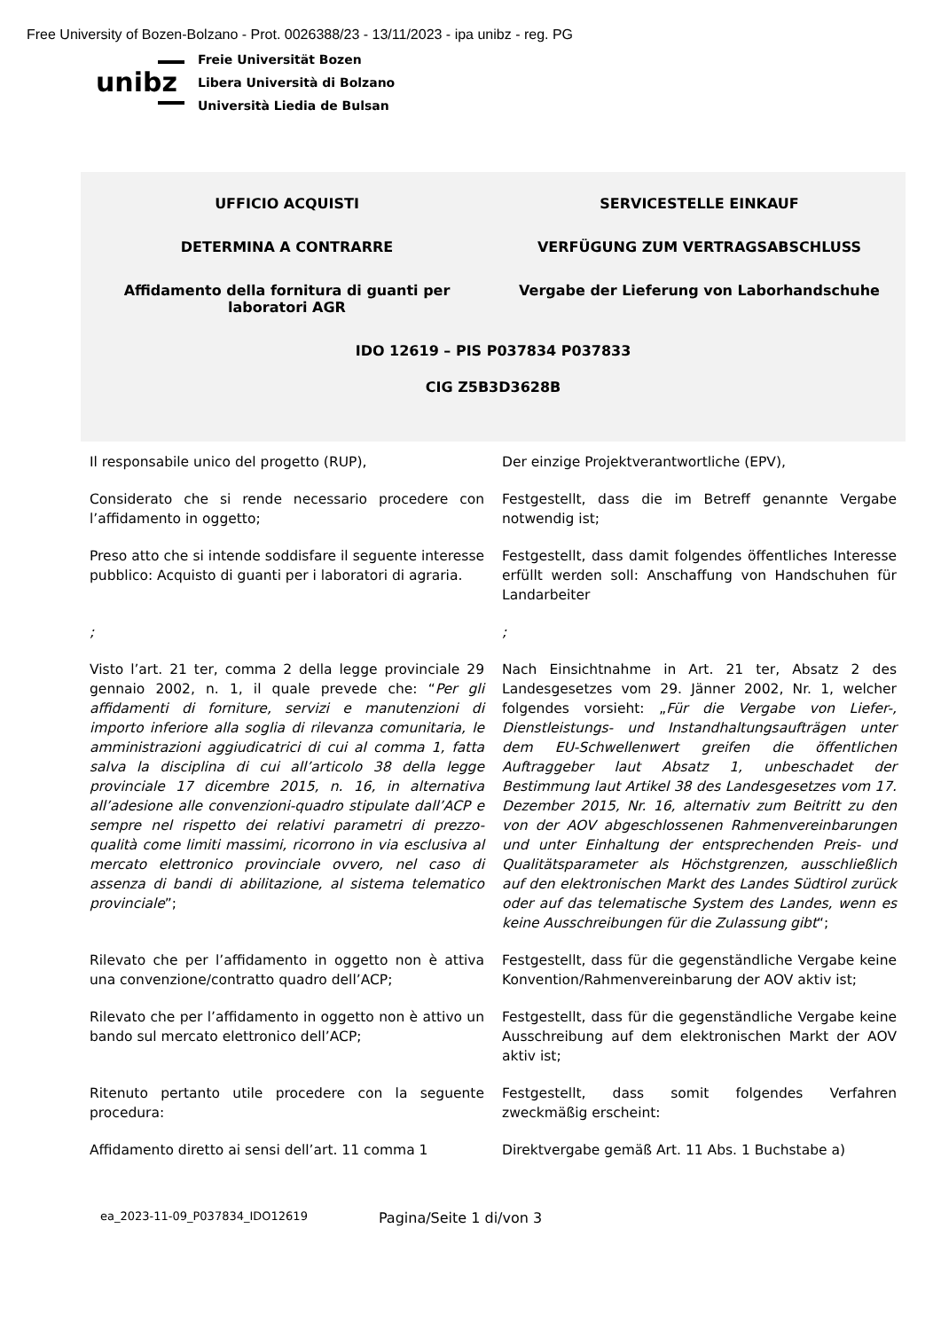Free University of Bozen-Bolzano - Prot. 0026388/23 - 13/11/2023 - ipa unibz - reg. PG
unibz
Freie Universität Bozen
Libera Università di Bolzano
Università Liedia de Bulsan
UFFICIO ACQUISTI SERVICESTELLE EINKAUF
DETERMINA A CONTRARRE VERFÜGUNG ZUM VERTRAGSABSCHLUSS
Affidamento della fornitura di guanti per laboratori AGR
Vergabe der Lieferung von Laborhandschuhe
IDO 12619 – PIS P037834 P037833
CIG Z5B3D3628B
Il responsabile unico del progetto (RUP),
Der einzige Projektverantwortliche (EPV),
Considerato che si rende necessario procedere con l’affidamento in oggetto;
Festgestellt, dass die im Betreff genannte Vergabe notwendig ist;
Preso atto che si intende soddisfare il seguente interesse pubblico: Acquisto di guanti per i laboratori di agraria.
Festgestellt, dass damit folgendes öffentliches Interesse erfüllt werden soll: Anschaffung von Handschuhen für Landarbeiter
; ;
Visto l’art. 21 ter, comma 2 della legge provinciale 29 gennaio 2002, n. 1, il quale prevede che: “Per gli affidamenti di forniture, servizi e manutenzioni di importo inferiore alla soglia di rilevanza comunitaria, le amministrazioni aggiudicatrici di cui al comma 1, fatta salva la disciplina di cui all’articolo 38 della legge provinciale 17 dicembre 2015, n. 16, in alternativa all’adesione alle convenzioni-quadro stipulate dall’ACP e sempre nel rispetto dei relativi parametri di prezzo-qualità come limiti massimi, ricorrono in via esclusiva al mercato elettronico provinciale ovvero, nel caso di assenza di bandi di abilitazione, al sistema telematico provinciale”;
Nach Einsichtnahme in Art. 21 ter, Absatz 2 des Landesgesetzes vom 29. Jänner 2002, Nr. 1, welcher folgendes vorsieht: „Für die Vergabe von Liefer-, Dienstleistungs- und Instandhaltungsaufträgen unter dem EU-Schwellenwert greifen die öffentlichen Auftraggeber laut Absatz 1, unbeschadet der Bestimmung laut Artikel 38 des Landesgesetzes vom 17. Dezember 2015, Nr. 16, alternativ zum Beitritt zu den von der AOV abgeschlossenen Rahmenvereinbarungen und unter Einhaltung der entsprechenden Preis- und Qualitätsparameter als Höchstgrenzen, ausschließlich auf den elektronischen Markt des Landes Südtirol zurück oder auf das telematische System des Landes, wenn es keine Ausschreibungen für die Zulassung gibt“;
Rilevato che per l’affidamento in oggetto non è attiva una convenzione/contratto quadro dell’ACP;
Festgestellt, dass für die gegenständliche Vergabe keine Konvention/Rahmenvereinbarung der AOV aktiv ist;
Rilevato che per l’affidamento in oggetto non è attivo un bando sul mercato elettronico dell’ACP;
Festgestellt, dass für die gegenständliche Vergabe keine Ausschreibung auf dem elektronischen Markt der AOV aktiv ist;
Ritenuto pertanto utile procedere con la seguente procedura:
Festgestellt, dass somit folgendes Verfahren zweckmäßig erscheint:
Affidamento diretto ai sensi dell’art. 11 comma 1
Direktvergabe gemäß Art. 11 Abs. 1 Buchstabe a)
ea_2023-11-09_P037834_IDO12619 Pagina/Seite 1 di/von 3